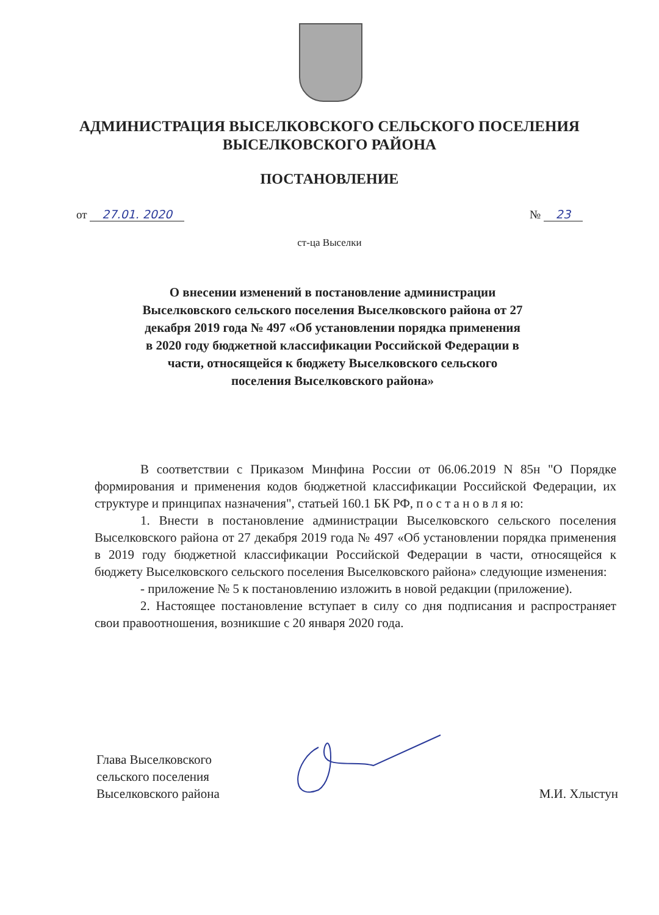АДМИНИСТРАЦИЯ ВЫСЕЛКОВСКОГО СЕЛЬСКОГО ПОСЕЛЕНИЯ
ВЫСЕЛКОВСКОГО РАЙОНА
ПОСТАНОВЛЕНИЕ
от 27.01. 2020 № 23
ст-ца Выселки
О внесении изменений в постановление администрации Выселковского сельского поселения Выселковского района от 27 декабря 2019 года № 497 «Об установлении порядка применения в 2020 году бюджетной классификации Российской Федерации в части, относящейся к бюджету Выселковского сельского поселения Выселковского района»
В соответствии с Приказом Минфина России от 06.06.2019 N 85н "О Порядке формирования и применения кодов бюджетной классификации Российской Федерации, их структуре и принципах назначения", статьей 160.1 БК РФ, п о с т а н о в л я ю:
1. Внести в постановление администрации Выселковского сельского поселения Выселковского района от 27 декабря 2019 года № 497 «Об установлении порядка применения в 2019 году бюджетной классификации Российской Федерации в части, относящейся к бюджету Выселковского сельского поселения Выселковского района» следующие изменения:
- приложение № 5 к постановлению изложить в новой редакции (приложение).
2. Настоящее постановление вступает в силу со дня подписания и распространяет свои правоотношения, возникшие с 20 января 2020 года.
Глава Выселковского
сельского поселения
Выселковского района
М.И. Хлыстун